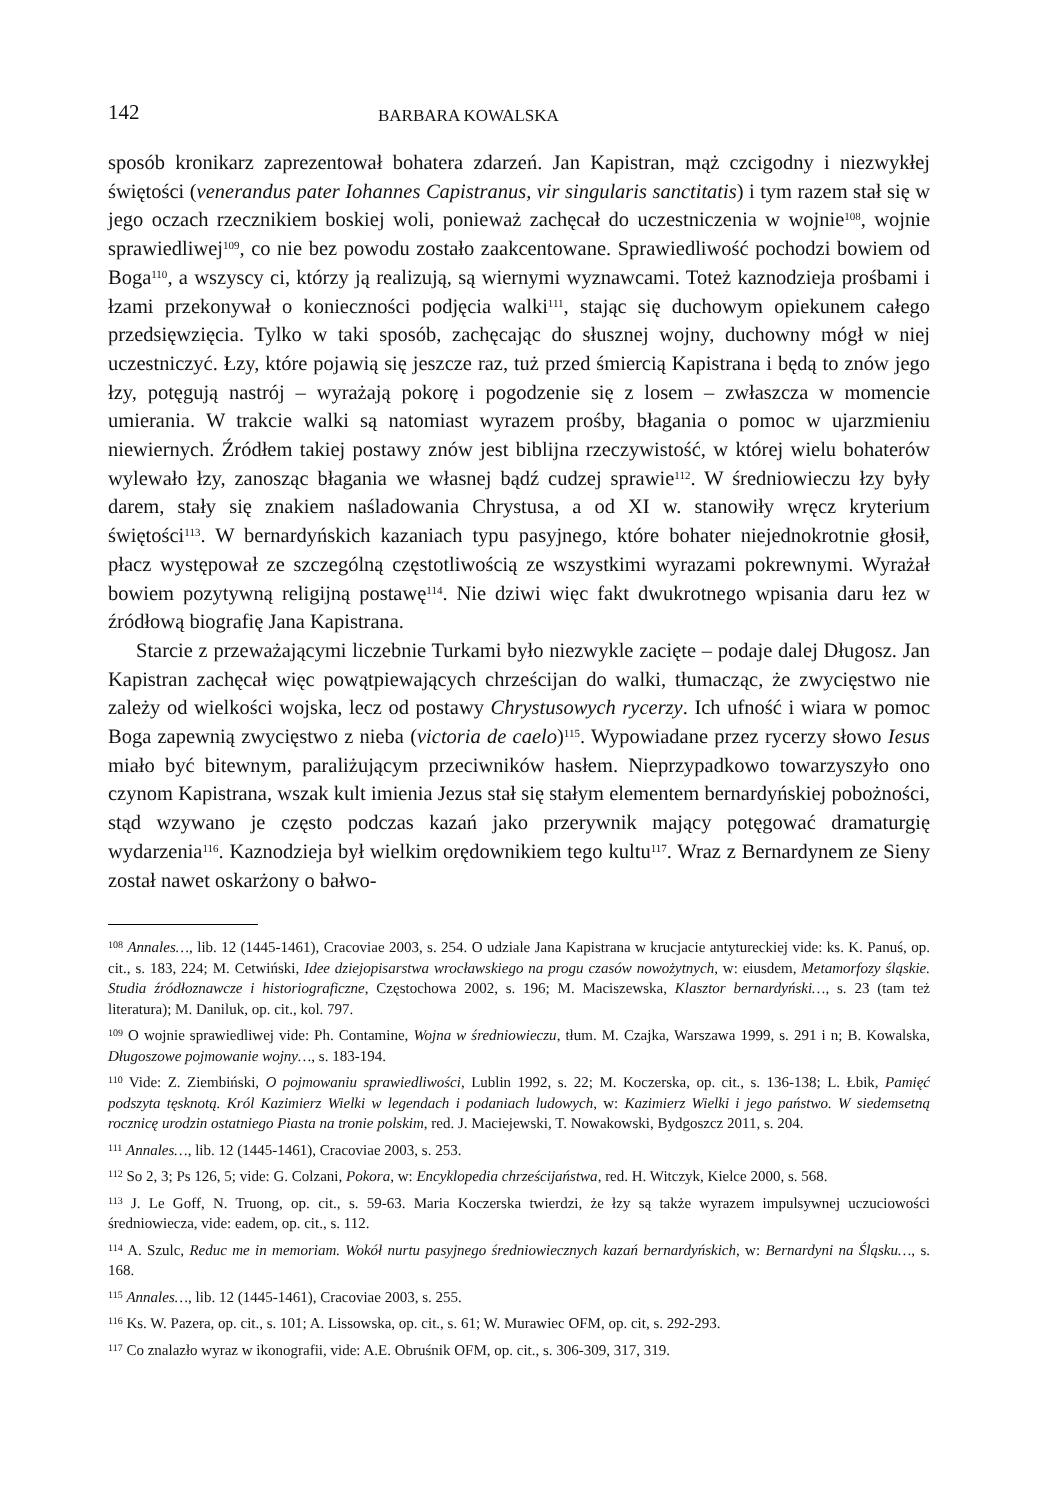142 BARBARA KOWALSKA
sposób kronikarz zaprezentował bohatera zdarzeń. Jan Kapistran, mąż czcigodny i niezwykłej świętości (venerandus pater Iohannes Capistranus, vir singularis sanctitatis) i tym razem stał się w jego oczach rzecznikiem boskiej woli, ponieważ zachęcał do uczestniczenia w wojnie<sup>108</sup>, wojnie sprawiedliwej<sup>109</sup>, co nie bez powodu zostało zaakcentowane. Sprawiedliwość pochodzi bowiem od Boga<sup>110</sup>, a wszyscy ci, którzy ją realizują, są wiernymi wyznawcami. Toteż kaznodzieja prośbami i łzami przekonywał o konieczności podjęcia walki<sup>111</sup>, stając się duchowym opiekunem całego przedsięwzięcia. Tylko w taki sposób, zachęcając do słusznej wojny, duchowny mógł w niej uczestniczyć. Łzy, które pojawią się jeszcze raz, tuż przed śmiercią Kapistrana i będą to znów jego łzy, potęgują nastrój – wyrażają pokorę i pogodzenie się z losem – zwłaszcza w momencie umierania. W trakcie walki są natomiast wyrazem prośby, błagania o pomoc w ujarzmieniu niewiernych. Źródłem takiej postawy znów jest biblijna rzeczywistość, w której wielu bohaterów wylewało łzy, zanosząc błagania we własnej bądź cudzej sprawie<sup>112</sup>. W średniowieczu łzy były darem, stały się znakiem naśladowania Chrystusa, a od XI w. stanowiły wręcz kryterium świętości<sup>113</sup>. W bernardyńskich kazaniach typu pasyjnego, które bohater niejednokrotnie głosił, płacz występował ze szczególną częstotliwością ze wszystkimi wyrazami pokrewnymi. Wyrażał bowiem pozytywną religijną postawę<sup>114</sup>. Nie dziwi więc fakt dwukrotnego wpisania daru łez w źródłową biografię Jana Kapistrana.
Starcie z przeważającymi liczebnie Turkami było niezwykle zacięte – podaje dalej Długosz. Jan Kapistran zachęcał więc powątpiewających chrześcijan do walki, tłumacząc, że zwycięstwo nie zależy od wielkości wojska, lecz od postawy Chrystusowych rycerzy. Ich ufność i wiara w pomoc Boga zapewnią zwycięstwo z nieba (victoria de caelo)<sup>115</sup>. Wypowiadane przez rycerzy słowo Iesus miało być bitewnym, paraliżującym przeciwników hasłem. Nieprzypadkowo towarzyszyło ono czynom Kapistrana, wszak kult imienia Jezus stał się stałym elementem bernardyńskiej pobożności, stąd wzywano je często podczas kazań jako przerywnik mający potęgować dramaturgię wydarzenia<sup>116</sup>. Kaznodzieja był wielkim orędownikiem tego kultu<sup>117</sup>. Wraz z Bernardynem ze Sieny został nawet oskarżony o bałwo-
<sup>108</sup> Annales…, lib. 12 (1445-1461), Cracoviae 2003, s. 254. O udziale Jana Kapistrana w krucjacie antytureckiej vide: ks. K. Panuś, op. cit., s. 183, 224; M. Cetwiński, Idee dziejopisarstwa wrocławskiego na progu czasów nowożytnych, w: eiusdem, Metamorfozy śląskie. Studia źródłoznawcze i historiograficzne, Częstochowa 2002, s. 196; M. Maciszewska, Klasztor bernardyński…, s. 23 (tam też literatura); M. Daniluk, op. cit., kol. 797.
<sup>109</sup> O wojnie sprawiedliwej vide: Ph. Contamine, Wojna w średniowieczu, tłum. M. Czajka, Warszawa 1999, s. 291 i n; B. Kowalska, Długoszowe pojmowanie wojny…, s. 183-194.
<sup>110</sup> Vide: Z. Ziembiński, O pojmowaniu sprawiedliwości, Lublin 1992, s. 22; M. Koczerska, op. cit., s. 136-138; L. Łbik, Pamięć podszyta tęsknotą. Król Kazimierz Wielki w legendach i podaniach ludowych, w: Kazimierz Wielki i jego państwo. W siedemsetną rocznicę urodzin ostatniego Piasta na tronie polskim, red. J. Maciejewski, T. Nowakowski, Bydgoszcz 2011, s. 204.
<sup>111</sup> Annales…, lib. 12 (1445-1461), Cracoviae 2003, s. 253.
<sup>112</sup> So 2, 3; Ps 126, 5; vide: G. Colzani, Pokora, w: Encyklopedia chrześcijaństwa, red. H. Witczyk, Kielce 2000, s. 568.
<sup>113</sup> J. Le Goff, N. Truong, op. cit., s. 59-63. Maria Koczerska twierdzi, że łzy są także wyrazem impulsywnej uczuciowości średniowiecza, vide: eadem, op. cit., s. 112.
<sup>114</sup> A. Szulc, Reduc me in memoriam. Wokół nurtu pasyjnego średniowiecznych kazań bernardyńskich, w: Bernardyni na Śląsku…, s. 168.
<sup>115</sup> Annales…, lib. 12 (1445-1461), Cracoviae 2003, s. 255.
<sup>116</sup> Ks. W. Pazera, op. cit., s. 101; A. Lissowska, op. cit., s. 61; W. Murawiec OFM, op. cit, s. 292-293.
<sup>117</sup> Co znalazło wyraz w ikonografii, vide: A.E. Obruśnik OFM, op. cit., s. 306-309, 317, 319.